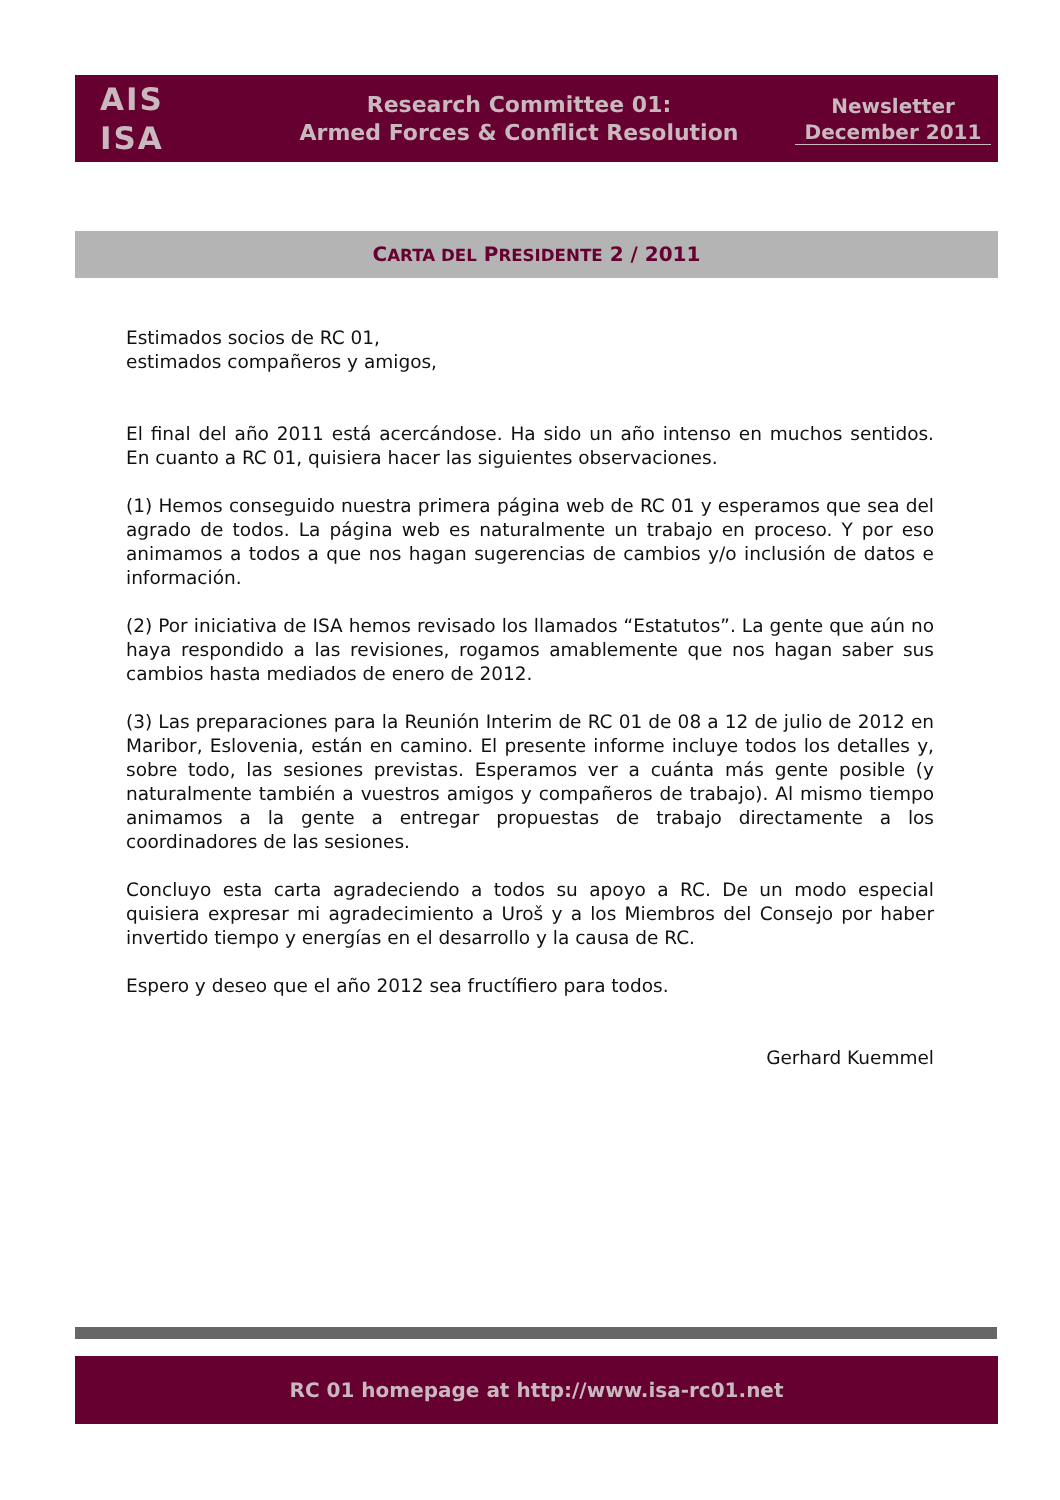AIS
ISA
Research Committee 01:
Armed Forces & Conflict Resolution
Newsletter
December 2011
CARTA DEL PRESIDENTE 2 / 2011
Estimados socios de RC 01,
estimados compañeros y amigos,
El final del año 2011 está acercándose. Ha sido un año intenso en muchos sentidos. En cuanto a RC 01, quisiera hacer las siguientes observaciones.
(1) Hemos conseguido nuestra primera página web de RC 01 y esperamos que sea del agrado de todos. La página web es naturalmente un trabajo en proceso. Y por eso animamos a todos a que nos hagan sugerencias de cambios y/o inclusión de datos e información.
(2) Por iniciativa de ISA hemos revisado los llamados “Estatutos”. La gente que aún no haya respondido a las revisiones, rogamos amablemente que nos hagan saber sus cambios hasta mediados de enero de 2012.
(3) Las preparaciones para la Reunión Interim de RC 01 de 08 a 12 de julio de 2012 en Maribor, Eslovenia, están en camino. El presente informe incluye todos los detalles y, sobre todo, las sesiones previstas. Esperamos ver a cuánta más gente posible (y naturalmente también a vuestros amigos y compañeros de trabajo). Al mismo tiempo animamos a la gente a entregar propuestas de trabajo directamente a los coordinadores de las sesiones.
Concluyo esta carta agradeciendo a todos su apoyo a RC. De un modo especial quisiera expresar mi agradecimiento a Uroš y a los Miembros del Consejo por haber invertido tiempo y energías en el desarrollo y la causa de RC.
Espero y deseo que el año 2012 sea fructífiero para todos.
Gerhard Kuemmel
RC 01 homepage at http://www.isa-rc01.net